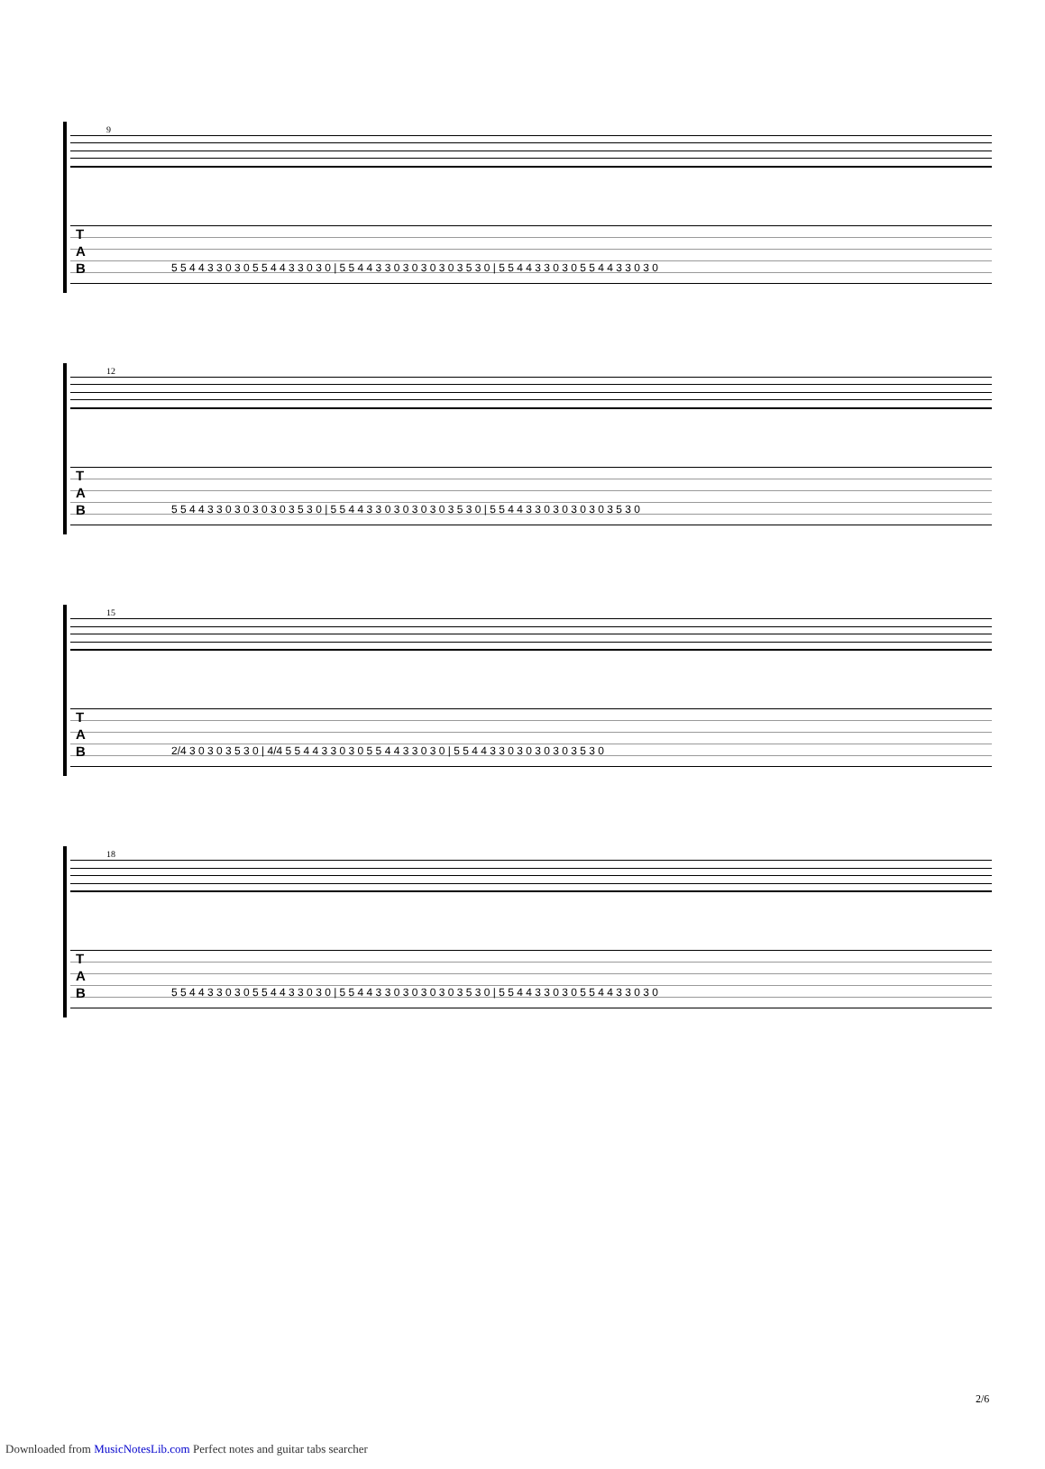9
T
A
B
5 5 4 4 3 3 0 3 0 5 5 4 4 3 3 0 3 0 | 5 5 4 4 3 3 0 3 0 3 0 3 0 3 5 3 0 | 5 5 4 4 3 3 0 3 0 5 5 4 4 3 3 0 3 0
12
T
A
B
5 5 4 4 3 3 0 3 0 3 0 3 0 3 5 3 0 | 5 5 4 4 3 3 0 3 0 3 0 3 0 3 5 3 0 | 5 5 4 4 3 3 0 3 0 3 0 3 0 3 5 3 0
15
T
A
B
2/4 3 0 3 0 3 5 3 0 | 4/4 5 5 4 4 3 3 0 3 0 5 5 4 4 3 3 0 3 0 | 5 5 4 4 3 3 0 3 0 3 0 3 0 3 5 3 0
18
T
A
B
5 5 4 4 3 3 0 3 0 5 5 4 4 3 3 0 3 0 | 5 5 4 4 3 3 0 3 0 3 0 3 0 3 5 3 0 | 5 5 4 4 3 3 0 3 0 5 5 4 4 3 3 0 3 0
2/6
Downloaded from MusicNotesLib.com Perfect notes and guitar tabs searcher